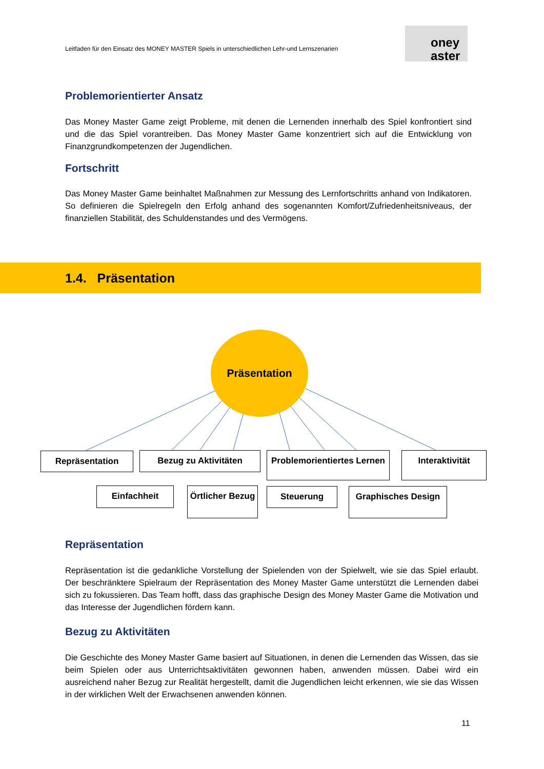Leitfaden für den Einsatz des MONEY MASTER Spiels in unterschiedlichen Lehr-und Lernszenarien
oney
aster
Problemorientierter Ansatz
Das Money Master Game zeigt Probleme, mit denen die Lernenden innerhalb des Spiel konfrontiert sind und die das Spiel vorantreiben. Das Money Master Game konzentriert sich auf die Entwicklung von Finanzgrundkompetenzen der Jugendlichen.
Fortschritt
Das Money Master Game beinhaltet Maßnahmen zur Messung des Lernfortschritts anhand von Indikatoren. So definieren die Spielregeln den Erfolg anhand des sogenannten Komfort/Zufriedenheitsniveaus, der finanziellen Stabilität, des Schuldenstandes und des Vermögens.
1.4. Präsentation
Präsentation
Repräsentation Bezug zu Aktivitäten
Problemorientiertes Lernen
Interaktivität
Einfachheit
Örtlicher Bezug
Steuerung Graphisches Design
Repräsentation
Repräsentation ist die gedankliche Vorstellung der Spielenden von der Spielwelt, wie sie das Spiel erlaubt. Der beschränktere Spielraum der Repräsentation des Money Master Game unterstützt die Lernenden dabei sich zu fokussieren. Das Team hofft, dass das graphische Design des Money Master Game die Motivation und das Interesse der Jugendlichen fördern kann.
Bezug zu Aktivitäten
Die Geschichte des Money Master Game basiert auf Situationen, in denen die Lernenden das Wissen, das sie beim Spielen oder aus Unterrichtsaktivitäten gewonnen haben, anwenden müssen. Dabei wird ein ausreichend naher Bezug zur Realität hergestellt, damit die Jugendlichen leicht erkennen, wie sie das Wissen in der wirklichen Welt der Erwachsenen anwenden können.
11